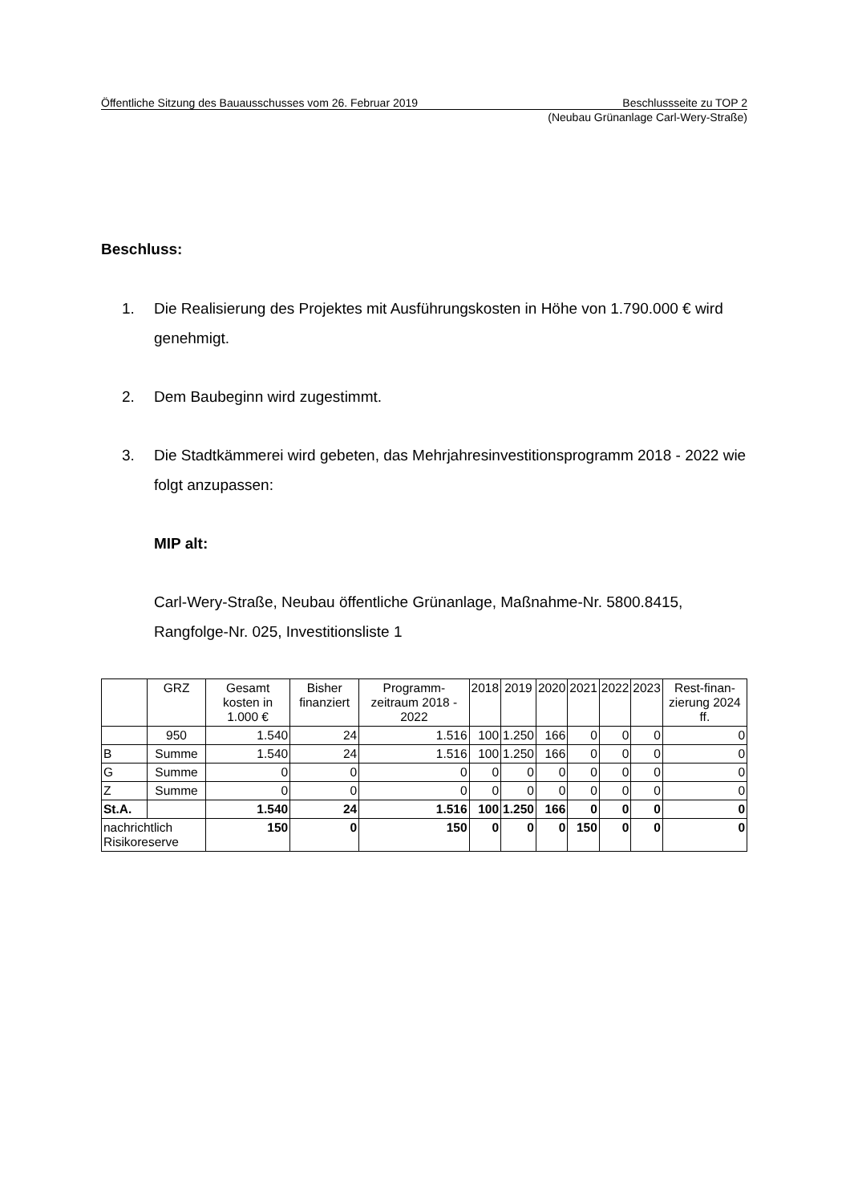Öffentliche Sitzung des Bauausschusses vom 26. Februar 2019 Beschlussseite zu TOP 2
(Neubau Grünanlage Carl-Wery-Straße)
Beschluss:
1. Die Realisierung des Projektes mit Ausführungskosten in Höhe von 1.790.000 € wird genehmigt.
2. Dem Baubeginn wird zugestimmt.
3. Die Stadtkämmerei wird gebeten, das Mehrjahresinvestitionsprogramm 2018 - 2022 wie folgt anzupassen:
MIP alt:
Carl-Wery-Straße, Neubau öffentliche Grünanlage, Maßnahme-Nr. 5800.8415, Rangfolge-Nr. 025, Investitionsliste 1
| | GRZ | Gesamt kosten in 1.000 € | Bisher finanziert | Programm-zeitraum 2018 - 2022 | 2018 | 2019 | 2020 | 2021 | 2022 | 2023 | Rest-finan-zierung 2024 ff. |
| --- | --- | --- | --- | --- | --- | --- | --- | --- | --- | --- | --- |
| | 950 | 1.540 | 24 | 1.516 | 100 | 1.250 | 166 | 0 | 0 | 0 | 0 |
| B | Summe | 1.540 | 24 | 1.516 | 100 | 1.250 | 166 | 0 | 0 | 0 | 0 |
| G | Summe | 0 | 0 | 0 | 0 | 0 | 0 | 0 | 0 | 0 | 0 |
| Z | Summe | 0 | 0 | 0 | 0 | 0 | 0 | 0 | 0 | 0 | 0 |
| St.A. | | 1.540 | 24 | 1.516 | 100 | 1.250 | 166 | 0 | 0 | 0 | 0 |
| nachrichtlich Risikoreserve | | 150 | 0 | 150 | 0 | 0 | 0 | 150 | 0 | 0 | 0 |